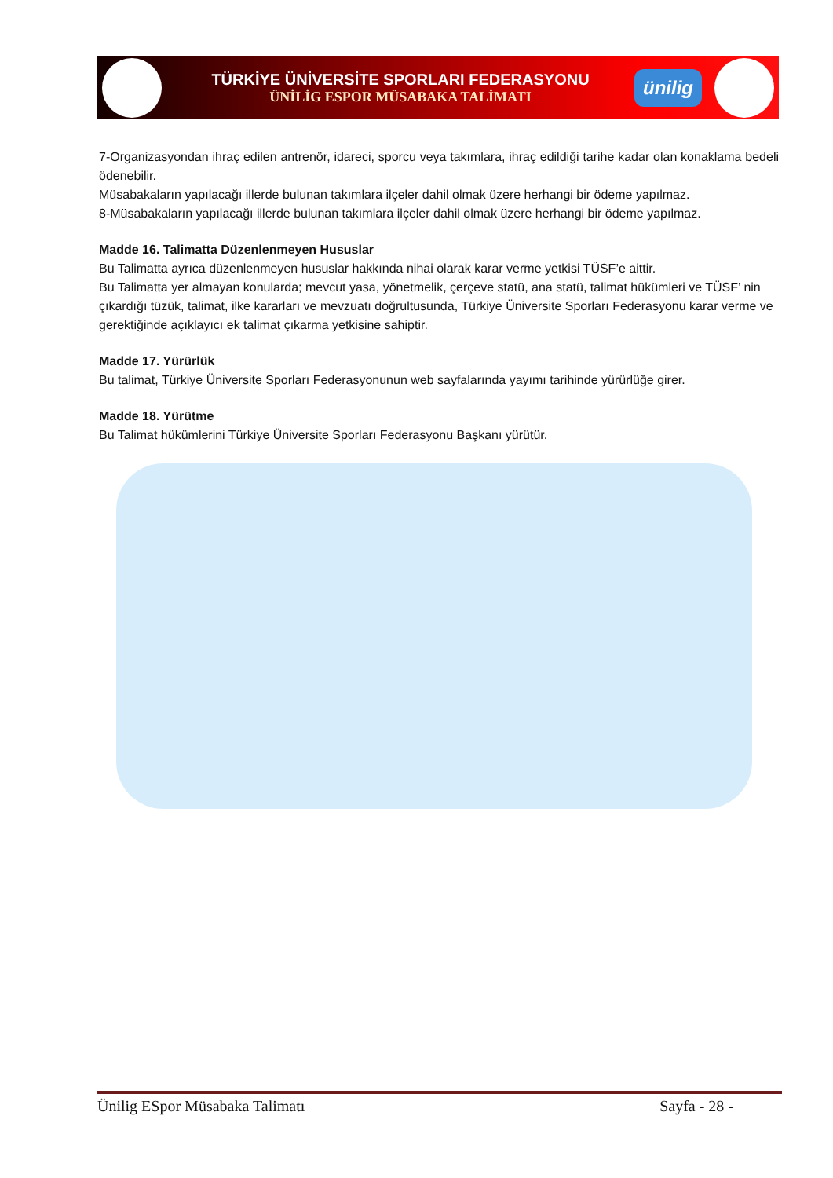TÜRKİYE ÜNİVERSİTE SPORLARI FEDERASYONU
ÜNİLİG ESPOR MÜSABAKA TALİMATI
ünilig
7-Organizasyondan ihraç edilen antrenör, idareci, sporcu veya takımlara, ihraç edildiği tarihe kadar olan konaklama bedeli ödenebilir.
Müsabakaların yapılacağı illerde bulunan takımlara ilçeler dahil olmak üzere herhangi bir ödeme yapılmaz.
8-Müsabakaların yapılacağı illerde bulunan takımlara ilçeler dahil olmak üzere herhangi bir ödeme yapılmaz.
Madde 16. Talimatta Düzenlenmeyen Hususlar
Bu Talimatta ayrıca düzenlenmeyen hususlar hakkında nihai olarak karar verme yetkisi TÜSF’e aittir.
Bu Talimatta yer almayan konularda; mevcut yasa, yönetmelik, çerçeve statü, ana statü, talimat hükümleri ve TÜSF’ nin çıkardığı tüzük, talimat, ilke kararları ve mevzuatı doğrultusunda, Türkiye Üniversite Sporları Federasyonu karar verme ve gerektiğinde açıklayıcı ek talimat çıkarma yetkisine sahiptir.
Madde 17. Yürürlük
Bu talimat, Türkiye Üniversite Sporları Federasyonunun web sayfalarında yayımı tarihinde yürürlüğe girer.
Madde 18. Yürütme
Bu Talimat hükümlerini Türkiye Üniversite Sporları Federasyonu Başkanı yürütür.
Ünilig ESpor Müsabaka Talimatı Sayfa - 28 -